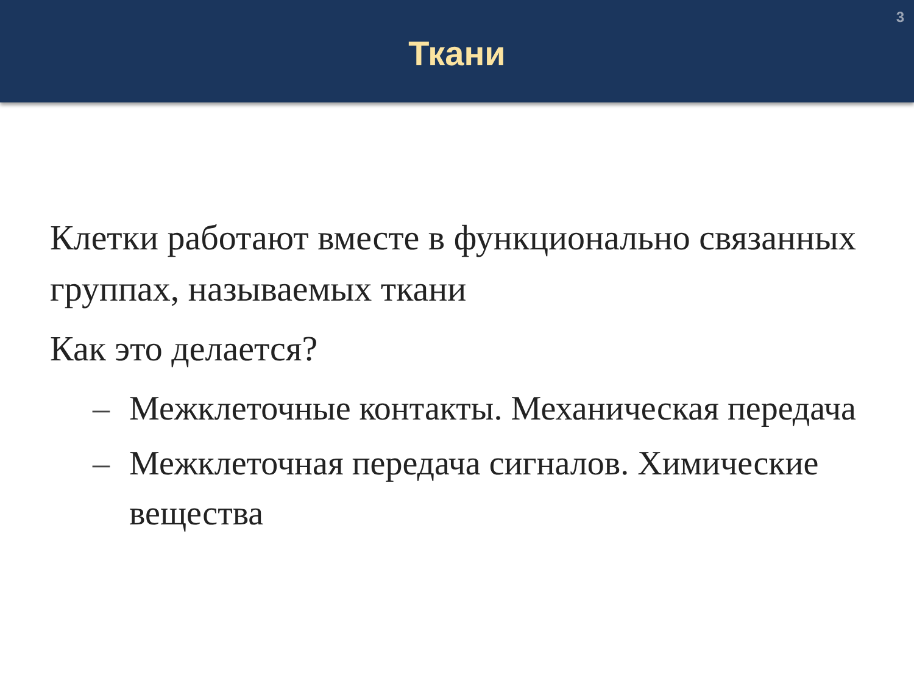3
Ткани
Клетки работают вместе в функционально связанных группах, называемых ткани
Как это делается?
– Межклеточные контакты. Механическая передача
– Межклеточная передача сигналов. Химические вещества